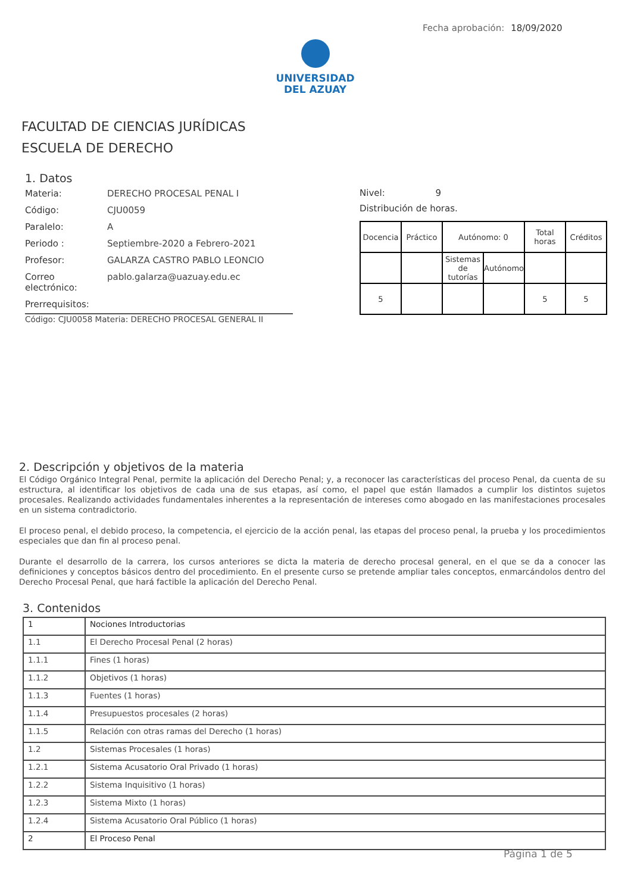Fecha aprobación: 18/09/2020
UNIVERSIDAD
DEL AZUAY
FACULTAD DE CIENCIAS JURÍDICAS
ESCUELA DE DERECHO
1. Datos
Materia: DERECHO PROCESAL PENAL I
Código: CJU0059
Paralelo: A
Periodo : Septiembre-2020 a Febrero-2021
Profesor: GALARZA CASTRO PABLO LEONCIO
Correo electrónico: pablo.galarza@uazuay.edu.ec
Prerrequisitos:
Código: CJU0058 Materia: DERECHO PROCESAL GENERAL II
Nivel: 9
Distribución de horas.
| Docencia | Práctico | Autónomo: 0 | | Total horas | Créditos |
| | | Sistemas de tutorías | Autónomo | | |
| 5 | | | | 5 | 5 |
2. Descripción y objetivos de la materia
El Código Orgánico Integral Penal, permite la aplicación del Derecho Penal; y, a reconocer las características del proceso Penal, da cuenta de su estructura, al identificar los objetivos de cada una de sus etapas, así como, el papel que están llamados a cumplir los distintos sujetos procesales. Realizando actividades fundamentales inherentes a la representación de intereses como abogado en las manifestaciones procesales en un sistema contradictorio.
El proceso penal, el debido proceso, la competencia, el ejercicio de la acción penal, las etapas del proceso penal, la prueba y los procedimientos especiales que dan fin al proceso penal.
Durante el desarrollo de la carrera, los cursos anteriores se dicta la materia de derecho procesal general, en el que se da a conocer las definiciones y conceptos básicos dentro del procedimiento. En el presente curso se pretende ampliar tales conceptos, enmarcándolos dentro del Derecho Procesal Penal, que hará factible la aplicación del Derecho Penal.
3. Contenidos
| 1 | Nociones Introductorias |
| 1.1 | El Derecho Procesal Penal (2 horas) |
| 1.1.1 | Fines (1 horas) |
| 1.1.2 | Objetivos (1 horas) |
| 1.1.3 | Fuentes (1 horas) |
| 1.1.4 | Presupuestos procesales (2 horas) |
| 1.1.5 | Relación con otras ramas del Derecho (1 horas) |
| 1.2 | Sistemas Procesales (1 horas) |
| 1.2.1 | Sistema Acusatorio Oral Privado (1 horas) |
| 1.2.2 | Sistema Inquisitivo (1 horas) |
| 1.2.3 | Sistema Mixto (1 horas) |
| 1.2.4 | Sistema Acusatorio Oral Público (1 horas) |
| 2 | El Proceso Penal |
Página 1 de 5